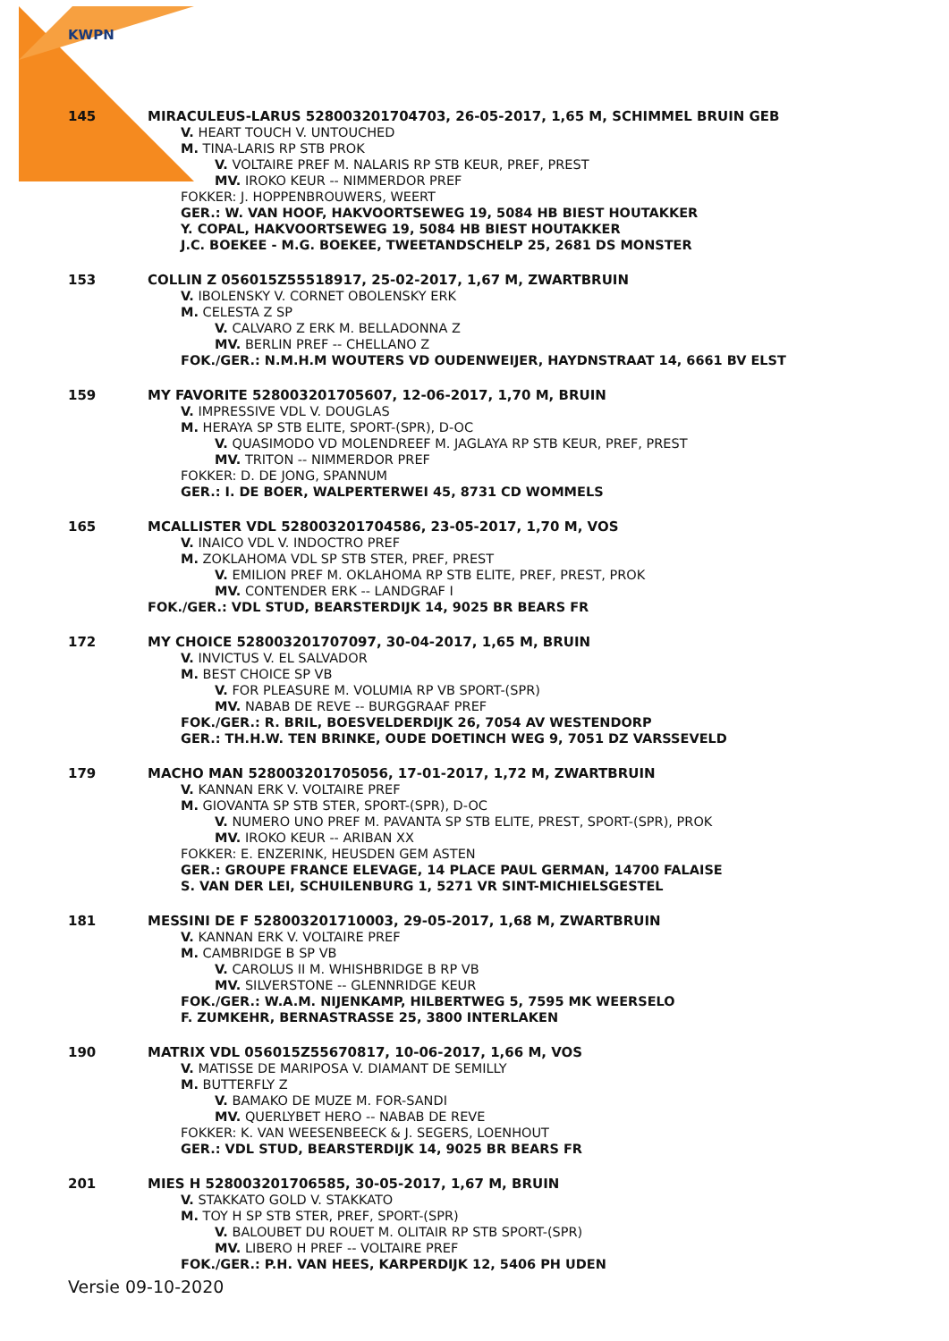KWPN
145 MIRACULEUS-LARUS 528003201704703, 26-05-2017, 1,65 M, SCHIMMEL BRUIN GEB
V. HEART TOUCH V. UNTOUCHED
M. TINA-LARIS RP STB PROK
V. VOLTAIRE PREF M. NALARIS RP STB KEUR, PREF, PREST
MV. IROKO KEUR -- NIMMERDOR PREF
FOKKER: J. HOPPENBROUWERS, WEERT
GER.: W. VAN HOOF, HAKVOORTSEWEG 19, 5084 HB BIEST HOUTAKKER
Y. COPAL, HAKVOORTSEWEG 19, 5084 HB BIEST HOUTAKKER
J.C. BOEKEE - M.G. BOEKEE, TWEETANDSCHELP 25, 2681 DS MONSTER
153 COLLIN Z 056015Z55518917, 25-02-2017, 1,67 M, ZWARTBRUIN
V. IBOLENSKY V. CORNET OBOLENSKY ERK
M. CELESTA Z SP
V. CALVARO Z ERK M. BELLADONNA Z
MV. BERLIN PREF -- CHELLANO Z
FOK./GER.: N.M.H.M WOUTERS VD OUDENWEIJER, HAYDNSTRAAT 14, 6661 BV ELST
159 MY FAVORITE 528003201705607, 12-06-2017, 1,70 M, BRUIN
V. IMPRESSIVE VDL V. DOUGLAS
M. HERAYA SP STB ELITE, SPORT-(SPR), D-OC
V. QUASIMODO VD MOLENDREEF M. JAGLAYA RP STB KEUR, PREF, PREST
MV. TRITON -- NIMMERDOR PREF
FOKKER: D. DE JONG, SPANNUM
GER.: I. DE BOER, WALPERTERWEI 45, 8731 CD WOMMELS
165 MCALLISTER VDL 528003201704586, 23-05-2017, 1,70 M, VOS
V. INAICO VDL V. INDOCTRO PREF
M. ZOKLAHOMA VDL SP STB STER, PREF, PREST
V. EMILION PREF M. OKLAHOMA RP STB ELITE, PREF, PREST, PROK
MV. CONTENDER ERK -- LANDGRAF I
FOK./GER.: VDL STUD, BEARSTERDIJK 14, 9025 BR BEARS FR
172 MY CHOICE 528003201707097, 30-04-2017, 1,65 M, BRUIN
V. INVICTUS V. EL SALVADOR
M. BEST CHOICE SP VB
V. FOR PLEASURE M. VOLUMIA RP VB SPORT-(SPR)
MV. NABAB DE REVE -- BURGGRAAF PREF
FOK./GER.: R. BRIL, BOESVELDERDIJK 26, 7054 AV WESTENDORP
GER.: TH.H.W. TEN BRINKE, OUDE DOETINCH WEG 9, 7051 DZ VARSSEVELD
179 MACHO MAN 528003201705056, 17-01-2017, 1,72 M, ZWARTBRUIN
V. KANNAN ERK V. VOLTAIRE PREF
M. GIOVANTA SP STB STER, SPORT-(SPR), D-OC
V. NUMERO UNO PREF M. PAVANTA SP STB ELITE, PREST, SPORT-(SPR), PROK
MV. IROKO KEUR -- ARIBAN XX
FOKKER: E. ENZERINK, HEUSDEN GEM ASTEN
GER.: GROUPE FRANCE ELEVAGE, 14 PLACE PAUL GERMAN, 14700 FALAISE
S. VAN DER LEI, SCHUILENBURG 1, 5271 VR SINT-MICHIELSGESTEL
181 MESSINI DE F 528003201710003, 29-05-2017, 1,68 M, ZWARTBRUIN
V. KANNAN ERK V. VOLTAIRE PREF
M. CAMBRIDGE B SP VB
V. CAROLUS II M. WHISHBRIDGE B RP VB
MV. SILVERSTONE -- GLENNRIDGE KEUR
FOK./GER.: W.A.M. NIJENKAMP, HILBERTWEG 5, 7595 MK WEERSELO
F. ZUMKEHR, BERNASTRASSE 25, 3800 INTERLAKEN
190 MATRIX VDL 056015Z55670817, 10-06-2017, 1,66 M, VOS
V. MATISSE DE MARIPOSA V. DIAMANT DE SEMILLY
M. BUTTERFLY Z
V. BAMAKO DE MUZE M. FOR-SANDI
MV. QUERLYBET HERO -- NABAB DE REVE
FOKKER: K. VAN WEESENBEECK & J. SEGERS, LOENHOUT
GER.: VDL STUD, BEARSTERDIJK 14, 9025 BR BEARS FR
201 MIES H 528003201706585, 30-05-2017, 1,67 M, BRUIN
V. STAKKATO GOLD V. STAKKATO
M. TOY H SP STB STER, PREF, SPORT-(SPR)
V. BALOUBET DU ROUET M. OLITAIR RP STB SPORT-(SPR)
MV. LIBERO H PREF -- VOLTAIRE PREF
FOK./GER.: P.H. VAN HEES, KARPERDIJK 12, 5406 PH UDEN
Versie 09-10-2020